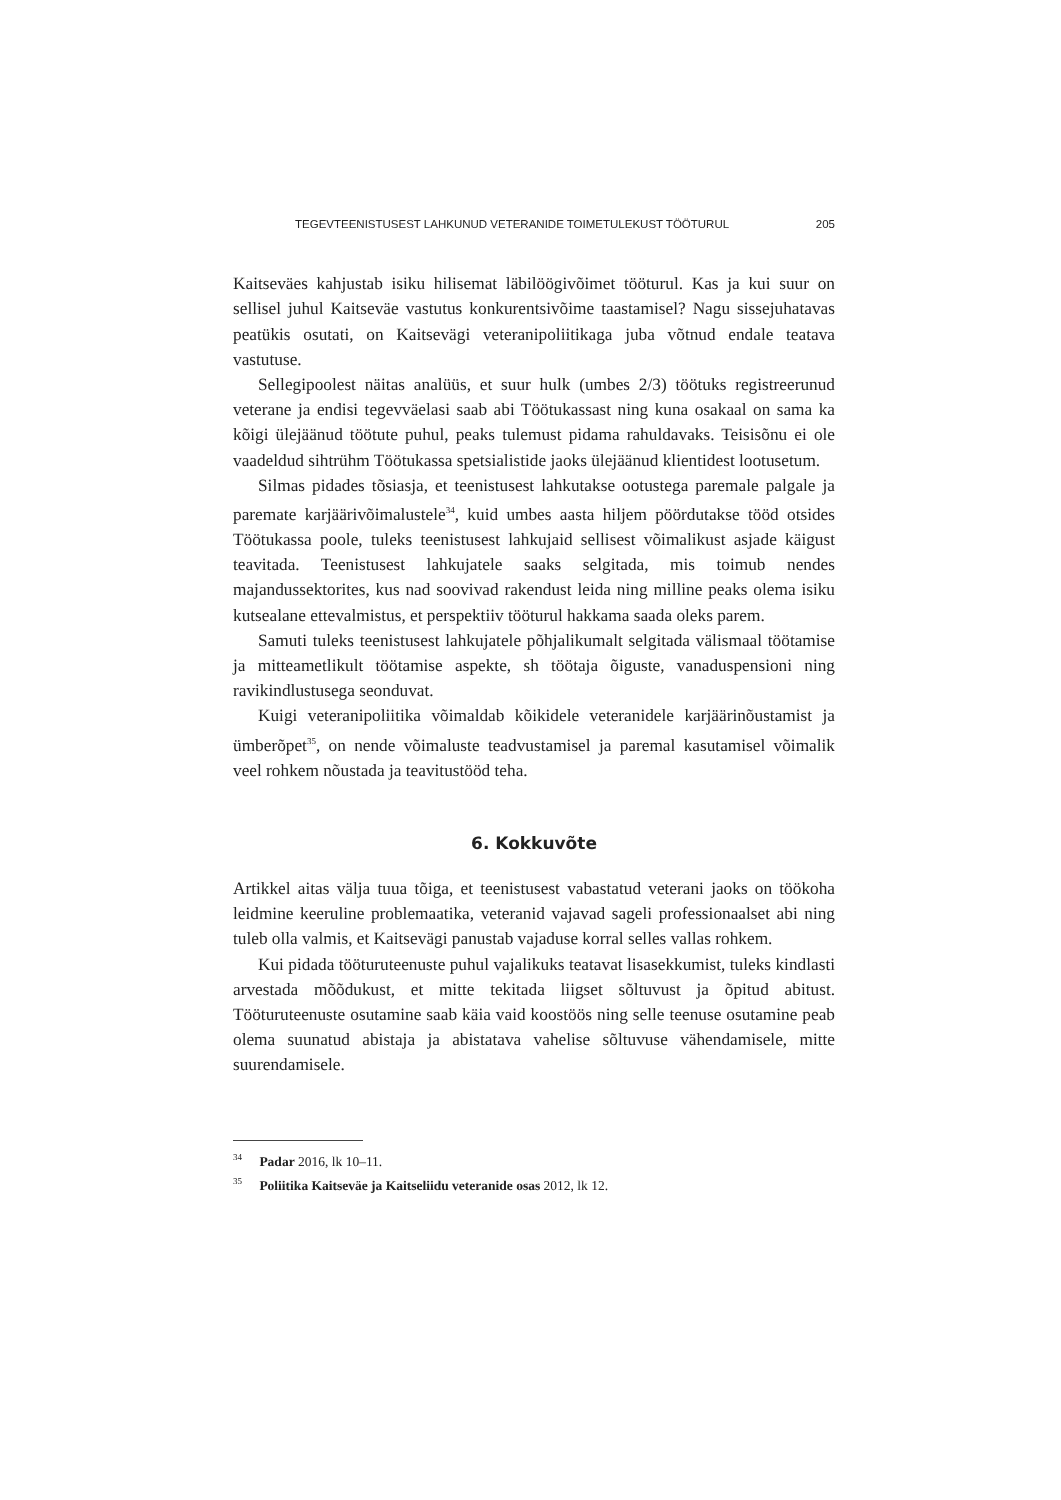TEGEVTEENISTUSEST LAHKUNUD VETERANIDE TOIMETULEKUST TÖÖTURUL 205
Kaitseväes kahjustab isiku hilisemat läbilöögivõimet tööturul. Kas ja kui suur on sellisel juhul Kaitseväe vastutus konkurentsivõime taastamisel? Nagu sissejuhatavas peatükis osutati, on Kaitsevägi veteranipoliitikaga juba võtnud endale teatava vastutuse.
Sellegipoolest näitas analüüs, et suur hulk (umbes 2/3) töötuks registreerunud veterane ja endisi tegevväelasi saab abi Töötukassast ning kuna osakaal on sama ka kõigi ülejäänud töötute puhul, peaks tulemust pidama rahuldavaks. Teisisõnu ei ole vaadeldud sihtrühm Töötukassa spetsialistide jaoks ülejäänud klientidest lootusetum.
Silmas pidades tõsiasja, et teenistusest lahkutakse ootustega paremale palgale ja paremate karjäärivõimalustele<sup>34</sup>, kuid umbes aasta hiljem pöördutakse tööd otsides Töötukassa poole, tuleks teenistusest lahkujaid sellisest võimalikust asjade käigust teavitada. Teenistusest lahkujatele saaks selgitada, mis toimub nendes majandussektorites, kus nad soovivad rakendust leida ning milline peaks olema isiku kutsealane ettevalmistus, et perspektiiv tööturul hakkama saada oleks parem.
Samuti tuleks teenistusest lahkujatele põhjalikumalt selgitada välismaal töötamise ja mitteametlikult töötamise aspekte, sh töötaja õiguste, vanaduspensioni ning ravikindlustusega seonduvat.
Kuigi veteranipoliitika võimaldab kõikidele veteranidele karjäärinõustamist ja ümberõpet<sup>35</sup>, on nende võimaluste teadvustamisel ja paremal kasutamisel võimalik veel rohkem nõustada ja teavitustööd teha.
6. Kokkuvõte
Artikkel aitas välja tuua tõiga, et teenistusest vabastatud veterani jaoks on töökoha leidmine keeruline problemaatika, veteranid vajavad sageli professionaalset abi ning tuleb olla valmis, et Kaitsevägi panustab vajaduse korral selles vallas rohkem.
Kui pidada tööturuteenuste puhul vajalikuks teatavat lisasekkumist, tuleks kindlasti arvestada mõõdukust, et mitte tekitada liigset sõltuvust ja õpitud abitust. Tööturuteenuste osutamine saab käia vaid koostöös ning selle teenuse osutamine peab olema suunatud abistaja ja abistatava vahelise sõltuvuse vähendamisele, mitte suurendamisele.
<sup>34</sup> Padar 2016, lk 10–11.
<sup>35</sup> Poliitika Kaitseväe ja Kaitseliidu veteranide osas 2012, lk 12.